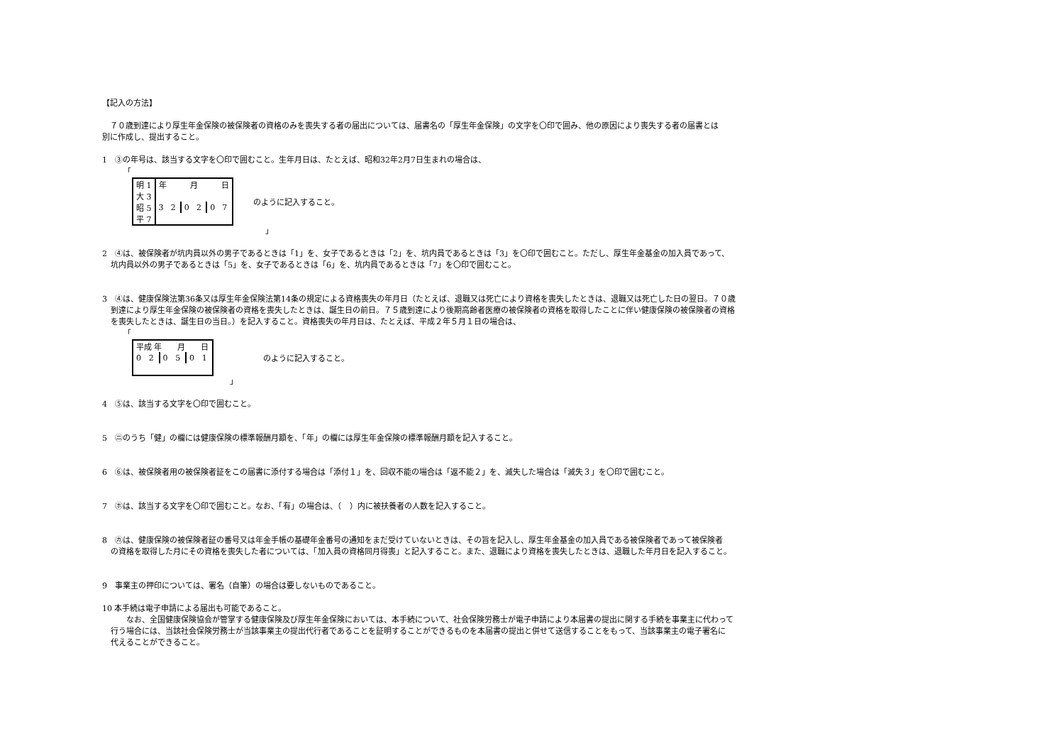【記入の方法】
　７０歳到達により厚生年金保険の被保険者の資格のみを喪失する者の届出については、届書名の「厚生年金保険」の文字を〇印で囲み、他の原因により喪失する者の届書とは
別に作成し、提出すること。
1　③の年号は、該当する文字を〇印で囲むこと。生年月日は、たとえば、昭和32年2月7日生まれの場合は、
「
| 明 1 | 年 月 日 | | | | | |
| 大 3 | | | | | | |
| 昭 5 | 3 | 2 | 0 | 2 | 0 | 7 |
| 平 7 | | | | | | |
のように記入すること。
」
2　④は、被保険者が坑内員以外の男子であるときは「1」を、女子であるときは「2」を、坑内員であるときは「3」を〇印で囲むこと。ただし、厚生年金基金の加入員であって、
坑内員以外の男子であるときは「5」を、女子であるときは「6」を、坑内員であるときは「7」を〇印で囲むこと。
3　④は、健康保険法第36条又は厚生年金保険法第14条の規定による資格喪失の年月日（たとえば、退職又は死亡により資格を喪失したときは、退職又は死亡した日の翌日。７０歳
到達により厚生年金保険の被保険者の資格を喪失したときは、誕生日の前日。７５歳到達により後期高齢者医療の被保険者の資格を取得したことに伴い健康保険の被保険者の資格
を喪失したときは、誕生日の当日。）を記入すること。資格喪失の年月日は、たとえば、平成２年５月１日の場合は、
「
| 平成 年 月 日 | | | | | |
| 0 | 2 | 0 | 5 | 0 | 1 |
のように記入すること。
」
4　⑤は、該当する文字を〇印で囲むこと。
5　㊁のうち「健」の欄には健康保険の標準報酬月額を、「年」の欄には厚生年金保険の標準報酬月額を記入すること。
6　⑥は、被保険者用の被保険者証をこの届書に添付する場合は「添付１」を、回収不能の場合は「返不能２」を、滅失した場合は「滅失３」を〇印で囲むこと。
7　㋭は、該当する文字を〇印で囲むこと。なお、「有」の場合は、（　）内に被扶養者の人数を記入すること。
8　㋕は、健康保険の被保険者証の番号又は年金手帳の基礎年金番号の通知をまだ受けていないときは、その旨を記入し、厚生年金基金の加入員である被保険者であって被保険者
の資格を取得した月にその資格を喪失した者については、「加入員の資格同月得喪」と記入すること。また、退職により資格を喪失したときは、退職した年月日を記入すること。
9　事業主の押印については、署名（自筆）の場合は要しないものであること。
10 本手続は電子申請による届出も可能であること。
　　なお、全国健康保険協会が管掌する健康保険及び厚生年金保険においては、本手続について、社会保険労務士が電子申請により本届書の提出に関する手続を事業主に代わって
行う場合には、当該社会保険労務士が当該事業主の提出代行者であることを証明することができるものを本届書の提出と併せて送信することをもって、当該事業主の電子署名に
代えることができること。